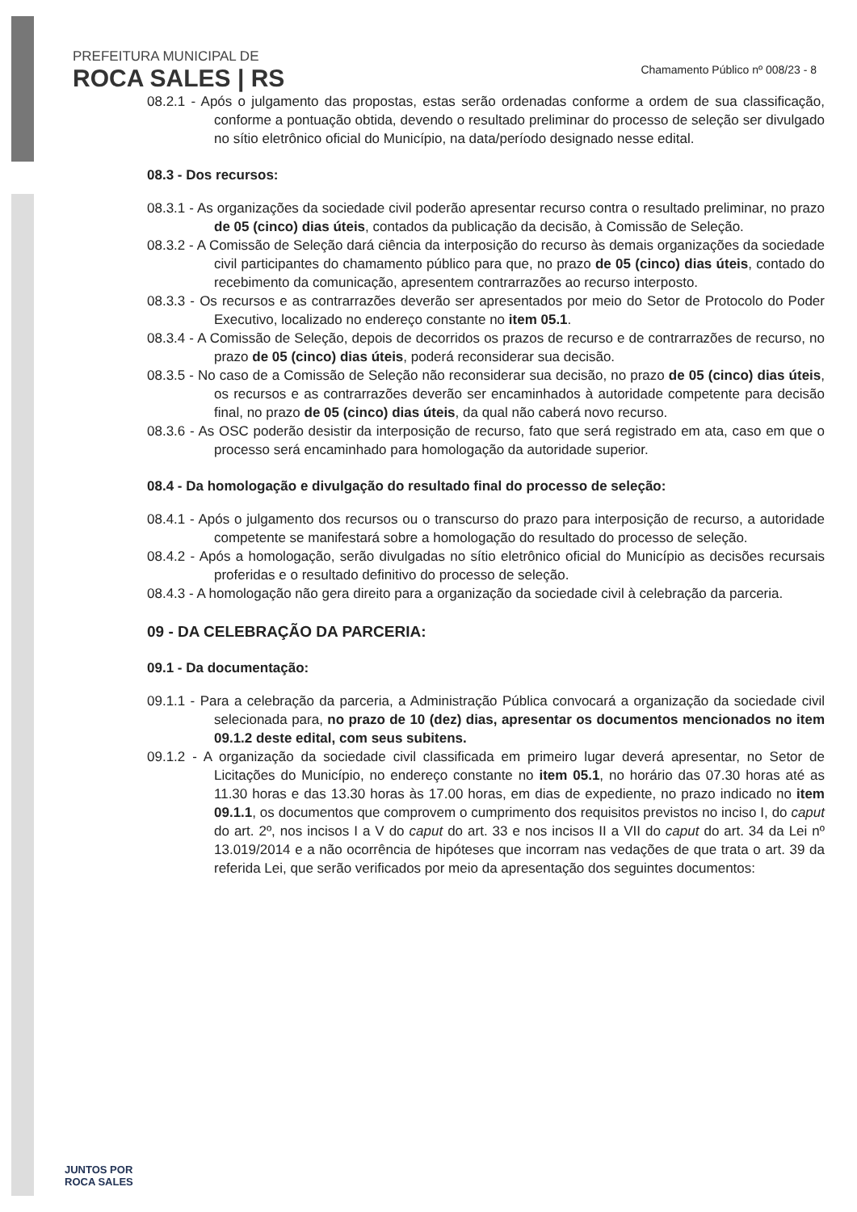PREFEITURA MUNICIPAL DE
ROCA SALES | RS
Chamamento Público nº 008/23 - 8
08.2.1 - Após o julgamento das propostas, estas serão ordenadas conforme a ordem de sua classificação, conforme a pontuação obtida, devendo o resultado preliminar do processo de seleção ser divulgado no sítio eletrônico oficial do Município, na data/período designado nesse edital.
08.3 - Dos recursos:
08.3.1 - As organizações da sociedade civil poderão apresentar recurso contra o resultado preliminar, no prazo de 05 (cinco) dias úteis, contados da publicação da decisão, à Comissão de Seleção.
08.3.2 - A Comissão de Seleção dará ciência da interposição do recurso às demais organizações da sociedade civil participantes do chamamento público para que, no prazo de 05 (cinco) dias úteis, contado do recebimento da comunicação, apresentem contrarrazões ao recurso interposto.
08.3.3 - Os recursos e as contrarrazões deverão ser apresentados por meio do Setor de Protocolo do Poder Executivo, localizado no endereço constante no item 05.1.
08.3.4 - A Comissão de Seleção, depois de decorridos os prazos de recurso e de contrarrazões de recurso, no prazo de 05 (cinco) dias úteis, poderá reconsiderar sua decisão.
08.3.5 - No caso de a Comissão de Seleção não reconsiderar sua decisão, no prazo de 05 (cinco) dias úteis, os recursos e as contrarrazões deverão ser encaminhados à autoridade competente para decisão final, no prazo de 05 (cinco) dias úteis, da qual não caberá novo recurso.
08.3.6 - As OSC poderão desistir da interposição de recurso, fato que será registrado em ata, caso em que o processo será encaminhado para homologação da autoridade superior.
08.4 - Da homologação e divulgação do resultado final do processo de seleção:
08.4.1 - Após o julgamento dos recursos ou o transcurso do prazo para interposição de recurso, a autoridade competente se manifestará sobre a homologação do resultado do processo de seleção.
08.4.2 - Após a homologação, serão divulgadas no sítio eletrônico oficial do Município as decisões recursais proferidas e o resultado definitivo do processo de seleção.
08.4.3 - A homologação não gera direito para a organização da sociedade civil à celebração da parceria.
09 - DA CELEBRAÇÃO DA PARCERIA:
09.1 - Da documentação:
09.1.1 - Para a celebração da parceria, a Administração Pública convocará a organização da sociedade civil selecionada para, no prazo de 10 (dez) dias, apresentar os documentos mencionados no item 09.1.2 deste edital, com seus subitens.
09.1.2 - A organização da sociedade civil classificada em primeiro lugar deverá apresentar, no Setor de Licitações do Município, no endereço constante no item 05.1, no horário das 07.30 horas até as 11.30 horas e das 13.30 horas às 17.00 horas, em dias de expediente, no prazo indicado no item 09.1.1, os documentos que comprovem o cumprimento dos requisitos previstos no inciso I, do caput do art. 2º, nos incisos I a V do caput do art. 33 e nos incisos II a VII do caput do art. 34 da Lei nº 13.019/2014 e a não ocorrência de hipóteses que incorram nas vedações de que trata o art. 39 da referida Lei, que serão verificados por meio da apresentação dos seguintes documentos:
JUNTOS POR
ROCA SALES